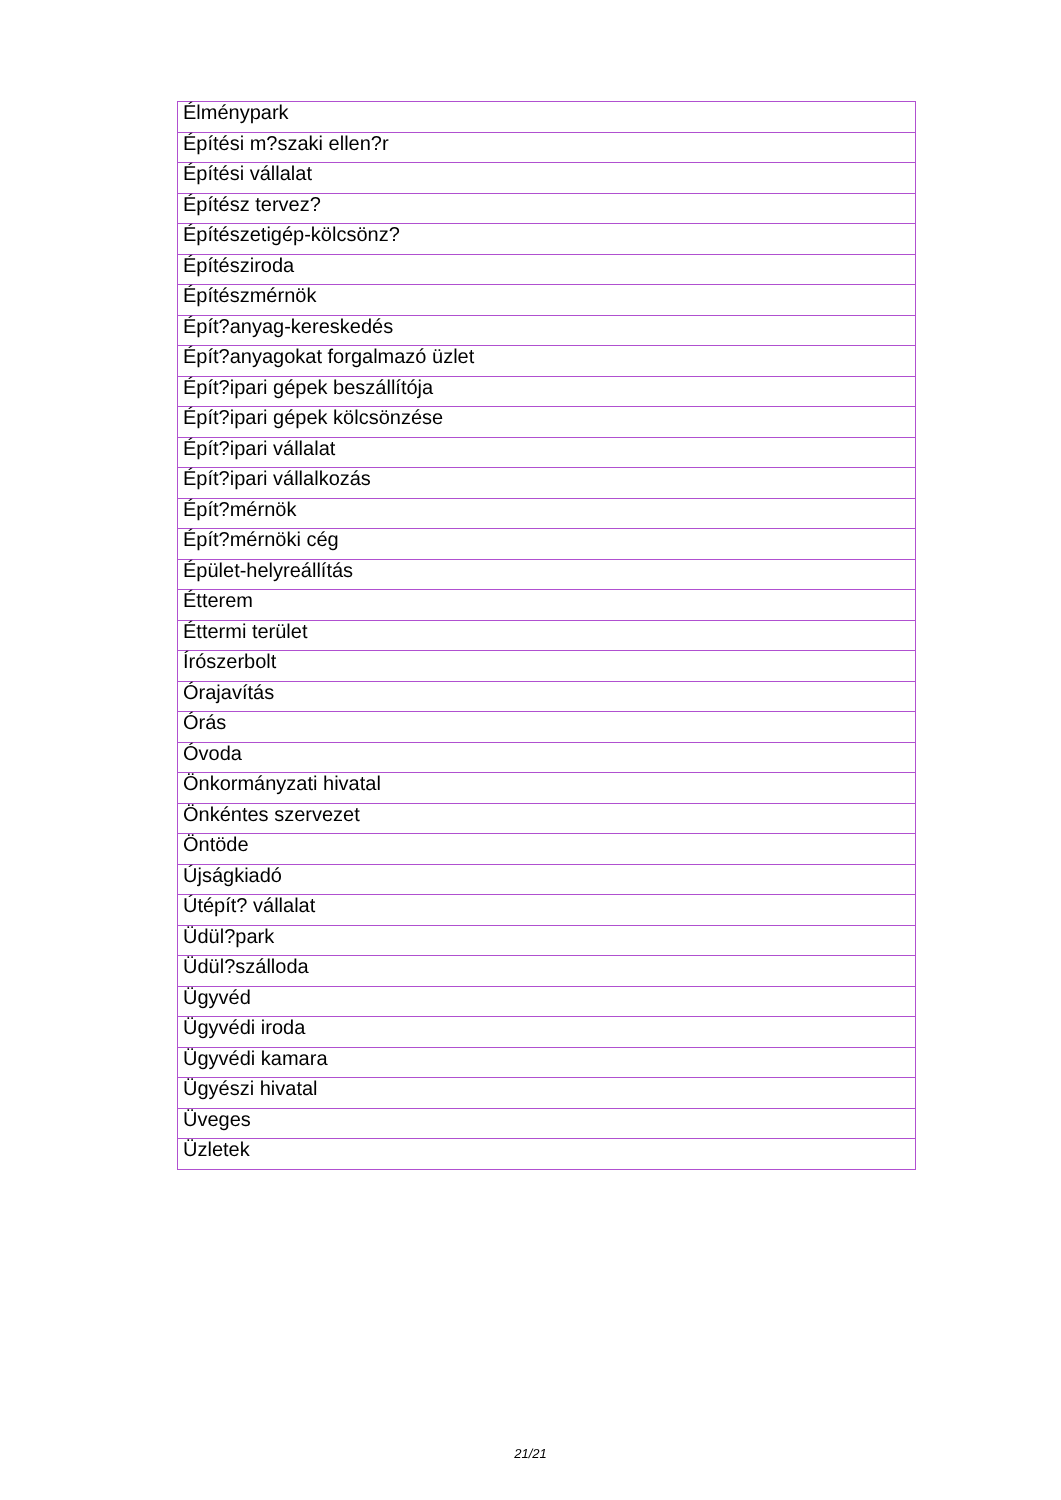| Élménypark |
| Építési m?szaki ellen?r |
| Építési vállalat |
| Építész tervez? |
| Építészetigép-kölcsönz? |
| Építésziroda |
| Építészmérnök |
| Épít?anyag-kereskedés |
| Épít?anyagokat forgalmazó üzlet |
| Épít?ipari gépek beszállítója |
| Épít?ipari gépek kölcsönzése |
| Épít?ipari vállalat |
| Épít?ipari vállalkozás |
| Épít?mérnök |
| Épít?mérnöki cég |
| Épület-helyreállítás |
| Étterem |
| Éttermi terület |
| Írószerbolt |
| Órajavítás |
| Órás |
| Óvoda |
| Önkormányzati hivatal |
| Önkéntes szervezet |
| Öntöde |
| Újságkiadó |
| Útépít? vállalat |
| Üdül?park |
| Üdül?szálloda |
| Ügyvéd |
| Ügyvédi iroda |
| Ügyvédi kamara |
| Ügyészi hivatal |
| Üveges |
| Üzletek |
21/21